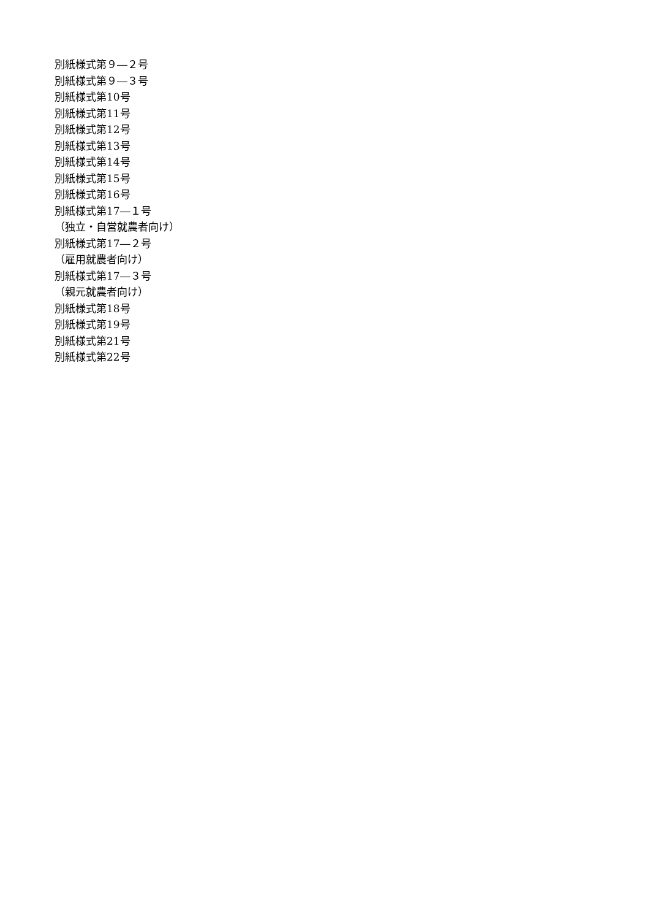別紙様式第９―２号
別紙様式第９―３号
別紙様式第10号
別紙様式第11号
別紙様式第12号
別紙様式第13号
別紙様式第14号
別紙様式第15号
別紙様式第16号
別紙様式第17―１号
（独立・自営就農者向け）
別紙様式第17―２号
（雇用就農者向け）
別紙様式第17―３号
（親元就農者向け）
別紙様式第18号
別紙様式第19号
別紙様式第21号
別紙様式第22号